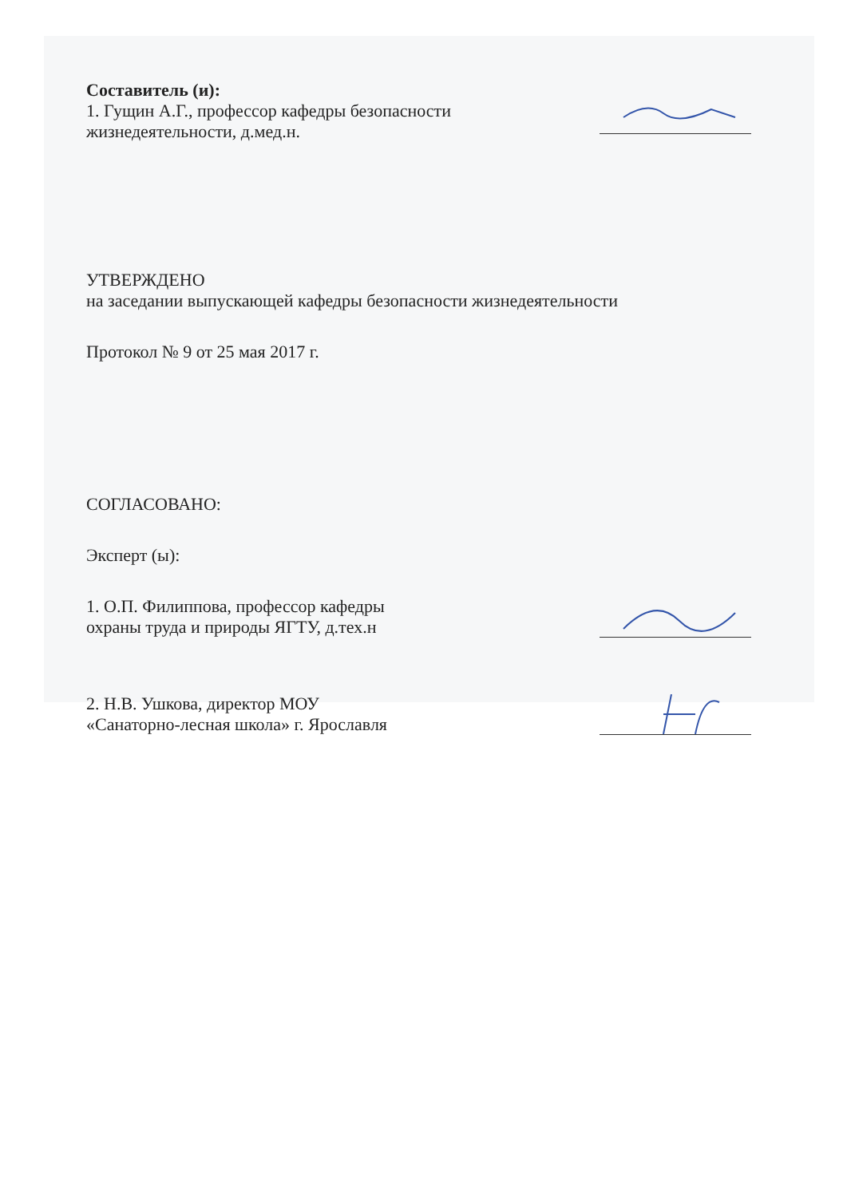Составитель (и):
1. Гущин А.Г., профессор кафедры безопасности
жизнедеятельности, д.мед.н.
УТВЕРЖДЕНО
на заседании выпускающей кафедры безопасности жизнедеятельности
Протокол № 9 от 25 мая 2017 г.
СОГЛАСОВАНО:
Эксперт (ы):
1. О.П. Филиппова, профессор кафедры
охраны труда и природы ЯГТУ, д.тех.н
2. Н.В. Ушкова, директор МОУ
«Санаторно-лесная школа» г. Ярославля